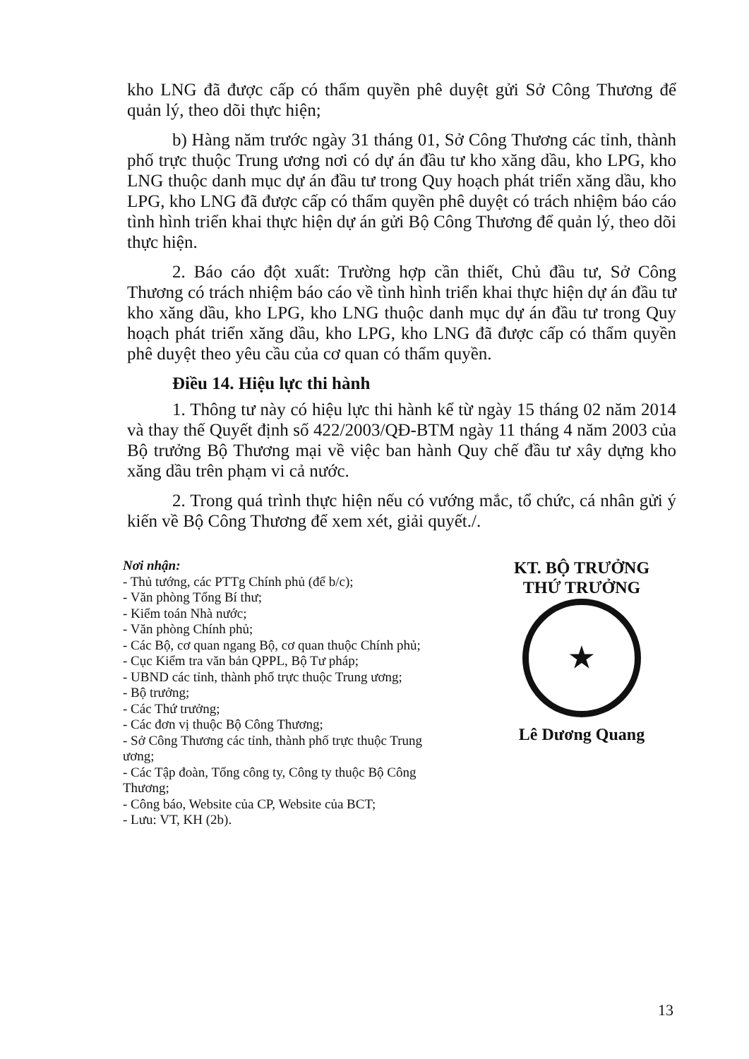kho LNG đã được cấp có thẩm quyền phê duyệt gửi Sở Công Thương để quản lý, theo dõi thực hiện;
b) Hàng năm trước ngày 31 tháng 01, Sở Công Thương các tỉnh, thành phố trực thuộc Trung ương nơi có dự án đầu tư kho xăng dầu, kho LPG, kho LNG thuộc danh mục dự án đầu tư trong Quy hoạch phát triển xăng dầu, kho LPG, kho LNG đã được cấp có thẩm quyền phê duyệt có trách nhiệm báo cáo tình hình triển khai thực hiện dự án gửi Bộ Công Thương để quản lý, theo dõi thực hiện.
2. Báo cáo đột xuất: Trường hợp cần thiết, Chủ đầu tư, Sở Công Thương có trách nhiệm báo cáo về tình hình triển khai thực hiện dự án đầu tư kho xăng dầu, kho LPG, kho LNG thuộc danh mục dự án đầu tư trong Quy hoạch phát triển xăng dầu, kho LPG, kho LNG đã được cấp có thẩm quyền phê duyệt theo yêu cầu của cơ quan có thẩm quyền.
Điều 14. Hiệu lực thi hành
1. Thông tư này có hiệu lực thi hành kể từ ngày 15 tháng 02 năm 2014 và thay thế Quyết định số 422/2003/QĐ-BTM ngày 11 tháng 4 năm 2003 của Bộ trưởng Bộ Thương mại về việc ban hành Quy chế đầu tư xây dựng kho xăng dầu trên phạm vi cả nước.
2. Trong quá trình thực hiện nếu có vướng mắc, tổ chức, cá nhân gửi ý kiến về Bộ Công Thương để xem xét, giải quyết./.
Nơi nhận:
- Thủ tướng, các PTTg Chính phủ (để b/c);
- Văn phòng Tổng Bí thư;
- Kiểm toán Nhà nước;
- Văn phòng Chính phủ;
- Các Bộ, cơ quan ngang Bộ, cơ quan thuộc Chính phủ;
- Cục Kiểm tra văn bản QPPL, Bộ Tư pháp;
- UBND các tỉnh, thành phố trực thuộc Trung ương;
- Bộ trưởng;
- Các Thứ trưởng;
- Các đơn vị thuộc Bộ Công Thương;
- Sở Công Thương các tỉnh, thành phố trực thuộc Trung ương;
- Các Tập đoàn, Tổng công ty, Công ty thuộc Bộ Công Thương;
- Công báo, Website của CP, Website của BCT;
- Lưu: VT, KH (2b).
KT. BỘ TRƯỞNG
THỨ TRƯỞNG
★
Lê Dương Quang
13